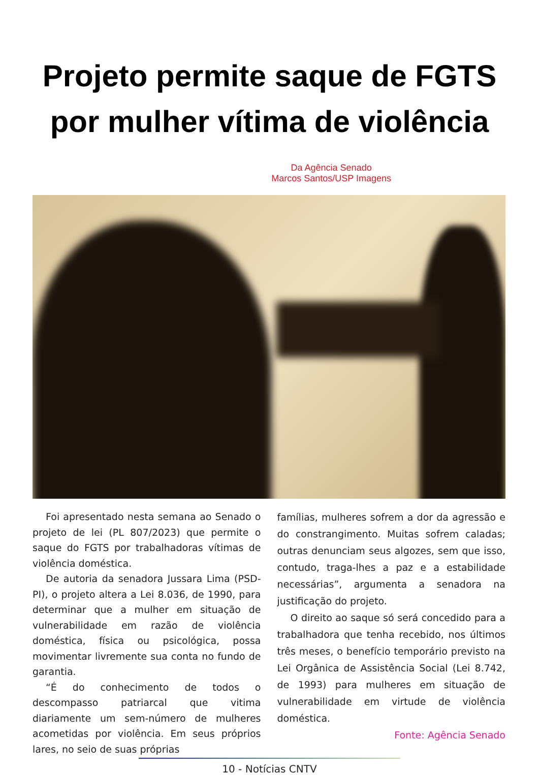Projeto permite saque de FGTS
por mulher vítima de violência
Da Agência Senado
Marcos Santos/USP Imagens
Foi apresentado nesta semana ao Senado o projeto de lei (PL 807/2023) que permite o saque do FGTS por trabalhadoras vítimas de violência doméstica.
De autoria da senadora Jussara Lima (PSD-PI), o projeto altera a Lei 8.036, de 1990, para determinar que a mulher em situação de vulnerabilidade em razão de violência doméstica, física ou psicológica, possa movimentar livremente sua conta no fundo de garantia.
“É do conhecimento de todos o descompasso patriarcal que vitima diariamente um sem-número de mulheres acometidas por violência. Em seus próprios lares, no seio de suas próprias
famílias, mulheres sofrem a dor da agressão e do constrangimento. Muitas sofrem caladas; outras denunciam seus algozes, sem que isso, contudo, traga-lhes a paz e a estabilidade necessárias”, argumenta a senadora na justificação do projeto.
O direito ao saque só será concedido para a trabalhadora que tenha recebido, nos últimos três meses, o benefício temporário previsto na Lei Orgânica de Assistência Social (Lei 8.742, de 1993) para mulheres em situação de vulnerabilidade em virtude de violência doméstica.
Fonte: Agência Senado
10 - Notícias CNTV